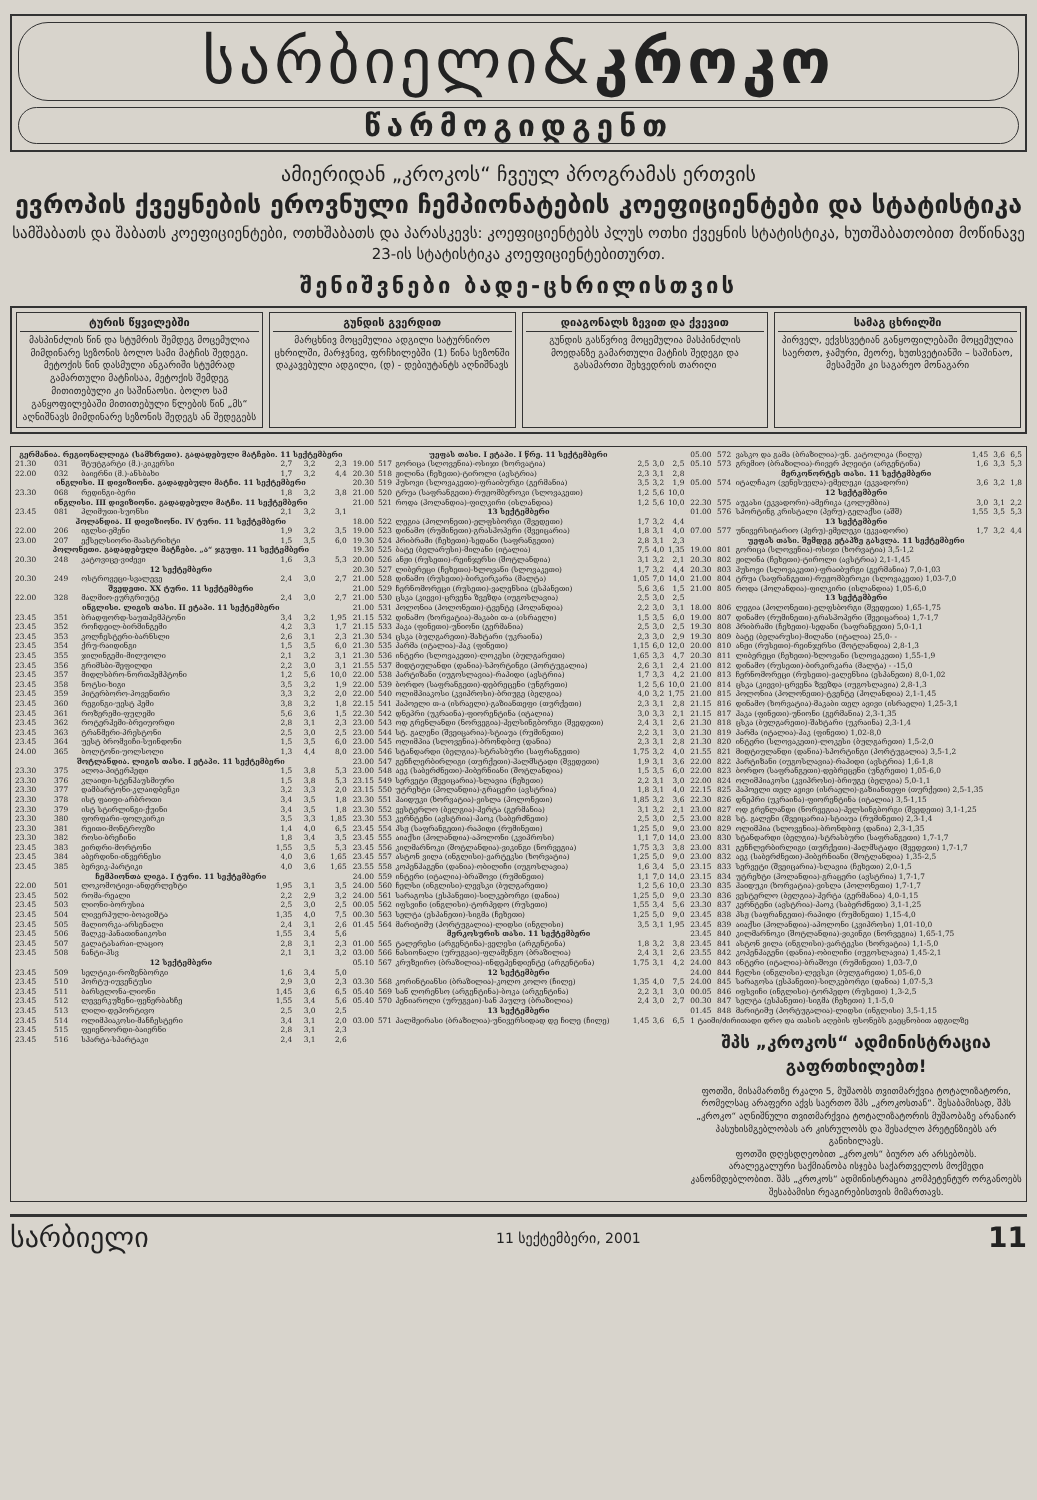სარბიელი&კროკო
წარმოგიდგენთ
ამიერიდან „კროკოს“ ჩვეულ პროგრამას ერთვის
ევროპის ქვეყნების ეროვნული ჩემპიონატების კოეფიციენტები და სტატისტიკა
სამშაბათს და შაბათს კოეფიციენტები, ოთხშაბათს და პარასკევს: კოეფიციენტებს პლუს ოთხი ქვეყნის სტატისტიკა, ხუთშაბათობით მოწინავე 23-ის სტატისტიკა კოეფიციენტებითურთ.
შენიშვნები ბადე-ცხრილისთვის
ტურის წყვილებში
მასპინძლის წინ და სტუმრის შემდეგ მოცემულია მიმდინარე სეზონის ბოლო სამი მატჩის შედეგი. მეტოქის წინ დასმული ანგარიში სტუმრად გამართული მატჩისაა, მეტოქის შემდეგ მითითებული კი საშინაოსი. ბოლო სამ განყოფილებაში მითითებული წლების წინ „მს“ აღნიშნავს მიმდინარე სეზონის შედეგს ან შედეგებს
გუნდის გვერდით
მარცხნივ მოცემულია ადგილი სატურნირო ცხრილში, მარჯვნივ, ფრჩხილებში (1) წინა სეზონში დაკავებული ადგილი, (დ) - დებიუტანტს აღნიშნავს
დიაგონალს ზევით და ქვევით
გუნდის გასწვრივ მოცემულია მასპინძლის მოედანზე გამართული მატჩის შედეგი და გასამართი შეხვედრის თარიღი
სამაგ ცხრილში
პირველ, ექვსსვეტიან განყოფილებაში მოცემულია საერთო, ჯამური, მეორე, ხუთსვეტიანში – საშინაო, მესამეში კი საგარეო მონაგარი
| გერმანია. რეგიონალლიგა (სამხრეთი). გადადებული მატჩები. 11 სექტემბერი | | | | | |
| 21.30 | 031 | შტუტგარტი (მ.)-კიკერსი | 2,7 | 3,2 | 2,3 |
| 22.00 | 032 | ბაიერნი (მ.)-ანსბახი | 1,7 | 3,2 | 4,4 |
| ინგლისი. II დივიზიონი. გადადებული მატჩი. 11 სექტემბერი | | | | | |
| 23.30 | 068 | რედინგი-ბერი | 1,8 | 3,2 | 3,8 |
| ინგლისი. III დივიზიონი. გადადებული მატჩი. 11 სექტემბერი | | | | | |
| 23.45 | 081 | პლიმუთი-სუონსი | 2,1 | 3,2 | 3,1 |
| ჰოლანდია. II დივიზიონი. IV ტური. 11 სექტემბერი | | | | | |
| 22.00 | 206 | იგლსი-ემენი | 1,9 | 3,2 | 3,5 |
| 23.00 | 207 | ექსელსიორი-მაასტრიხტი | 1,5 | 3,5 | 6,0 |
| პოლონეთი. გადადებული მატჩები. „ა“ ჯგუფი. 11 სექტემბერი | | | | | |
| 20.30 | 248 | კატოვიცე-ვიძევი | 1,6 | 3,3 | 5,3 |
| 12 სექტემბერი | | | | | |
| 20.30 | 249 | ოსტროვეცი-სვალევე | 2,4 | 3,0 | 2,7 |
| შვედეთი. XX ტური. 11 სექტემბერი | | | | | |
| 22.00 | 328 | მალმიო-ეურგრიუტე | 2,4 | 3,0 | 2,7 |
| ინგლისი. ლიგის თასი. II ეტაპი. 11 სექტემბერი | | | | | |
| 23.45 | 351 | ბრადფორდ-საუთჰემპტონი | 3,4 | 3,2 | 1,95 |
| 23.45 | 352 | როჩდეილ-ბირმინგემი | 4,2 | 3,3 | 1,7 |
| 23.45 | 353 | კოლჩესტერი-ბარნსლი | 2,6 | 3,1 | 2,3 |
| 23.45 | 354 | ქრუ-რაიდინგი | 1,5 | 3,5 | 6,0 |
| 23.45 | 355 | ჯილინგემი-მილუოლი | 2,1 | 3,2 | 3,1 |
| 23.45 | 356 | გრიმსბი-შეფილდი | 2,2 | 3,0 | 3,1 |
| 23.45 | 357 | მიდლსბრო-ნორთჰემპტონი | 1,2 | 5,6 | 10,0 |
| 23.45 | 358 | ნოტსი-ხიგი | 3,5 | 3,2 | 1,9 |
| 23.45 | 359 | პიტერბორო-პოვენთრი | 3,3 | 3,2 | 2,0 |
| 23.45 | 360 | რეგინგი-უესტ ჰემი | 3,8 | 3,2 | 1,8 |
| 23.45 | 361 | როზერემი-ფულემი | 5,6 | 3,6 | 1,5 |
| 23.45 | 362 | როტერჰემი-ბრეიუორდი | 2,8 | 3,1 | 2,3 |
| 23.45 | 363 | ტრანმერი-პრესტონი | 2,5 | 3,0 | 2,5 |
| 23.45 | 364 | უესტ ბრომვიჩი-სუინდონი | 1,5 | 3,5 | 6,0 |
| 24.00 | 365 | ბოლტონი-უოლსოლი | 1,3 | 4,4 | 8,0 |
| შოტლანდია. ლიგის თასი. I ეტაპი. 11 სექტემბერი | | | | | |
| 23.30 | 375 | ალოა-პიტერჰედი | 1,5 | 3,8 | 5,3 |
| 23.30 | 376 | კლაიდი-სტენჰაუსმიური | 1,5 | 3,8 | 5,3 |
| 23.30 | 377 | დამბარტონი-კლაიდბენკი | 3,2 | 3,3 | 2,0 |
| 23.30 | 378 | ისტ ფაიფი-არბროთი | 3,4 | 3,5 | 1,8 |
| 23.30 | 379 | ისტ სტირლინგი-ქუინი | 3,4 | 3,5 | 1,8 |
| 23.30 | 380 | ფორფარი-ფოლკირკი | 3,5 | 3,3 | 1,85 |
| 23.30 | 381 | რეითი-მონტროუზი | 1,4 | 4,0 | 6,5 |
| 23.30 | 382 | როსი-ბრეჩინი | 1,8 | 3,4 | 3,5 |
| 23.45 | 383 | ეირდრი-მორტონი | 1,55 | 3,5 | 5,3 |
| 23.45 | 384 | აბერდინი-ინვერნესი | 4,0 | 3,6 | 1,65 |
| 23.45 | 385 | ბერვიკ-პარტიკი | 4,0 | 3,6 | 1,65 |
| ჩემპიონთა ლიგა. I ტური. 11 სექტემბერი | | | | | |
| 22.00 | 501 | ლოკომოტივი-ანდერლეხტი | 1,95 | 3,1 | 3,5 |
| 23.45 | 502 | რომა-რეალი | 2,2 | 2,9 | 3,2 |
| 23.45 | 503 | ლიონი-ბორუსია | 2,5 | 3,0 | 2,5 |
| 23.45 | 504 | ლივერპული-ბოავიშტა | 1,35 | 4,0 | 7,5 |
| 23.45 | 505 | მალიორკა-არსენალი | 2,4 | 3,1 | 2,6 |
| 23.45 | 506 | შალკე-პანათინაიკოსი | 1,55 | 3,4 | 5,6 |
| 23.45 | 507 | გალატასარაი-ლაციო | 2,8 | 3,1 | 2,3 |
| 23.45 | 508 | ნანტი-პსვ | 2,1 | 3,1 | 3,2 |
| 12 სექტემბერი | | | | | |
| 23.45 | 509 | სელტიკი-როზენბორგი | 1,6 | 3,4 | 5,0 |
| 23.45 | 510 | პორტუ-იუვენტუსი | 2,9 | 3,0 | 2,3 |
| 23.45 | 511 | ბარსელონა-ლიონი | 1,45 | 3,6 | 6,5 |
| 23.45 | 512 | ლევერკუზენი-ფენერბახჩე | 1,55 | 3,4 | 5,6 |
| 23.45 | 513 | ლილი-დეპორტივო | 2,5 | 3,0 | 2,5 |
| 23.45 | 514 | ოლიმპიაკოსი-მანჩესტერი | 3,4 | 3,1 | 2,0 |
| 23.45 | 515 | ფეიენოორდი-ბაიერნი | 2,8 | 3,1 | 2,3 |
| 23.45 | 516 | სპარტა-სპარტაკი | 2,4 | 3,1 | 2,6 |
| უეფას თასი. I ეტაპი. I წრე. 11 სექტემბერი | | | | | |
| 19.00 | 517 | გორიცა (სლოვენია)-ოსიჯი (ხორვატია) | 2,5 | 3,0 | 2,5 |
| 20.30 | 518 | ჟილინა (ჩეხეთი)-ტიროლი (ავსტრია) | 2,3 | 3,1 | 2,8 |
| 20.30 | 519 | ჰუსოვი (სლოვაკეთი)-ფრაიბურგი (გერმანია) | 3,5 | 3,2 | 1,9 |
| 21.00 | 520 | ტრუა (საფრანგეთი)-რუჟომბეროკი (სლოვაკეთი) | 1,2 | 5,6 | 10,0 |
| 21.00 | 521 | როდა (ჰოლანდია)-ფილკირი (ისლანდია) | 1,2 | 5,6 | 10,0 |
| 13 სექტემბერი | | | | | |
| 18.00 | 522 | ლეგია (პოლონეთი)-ელფსბორგი (შვედეთი) | 1,7 | 3,2 | 4,4 |
| 19.00 | 523 | დინამო (რუმინეთი)-გრასჰოპერი (შვეიცარია) | 1,8 | 3,1 | 4,0 |
| 19.30 | 524 | პრიბრამი (ჩეხეთი)-სედანი (საფრანგეთი) | 2,8 | 3,1 | 2,3 |
| 19.30 | 525 | ბატე (ბელარუსი)-მილანი (იტალია) | 7,5 | 4,0 | 1,35 |
| 20.00 | 526 | ანჟი (რუსეთი)-რეინჯერსი (შოტლანდია) | 3,1 | 3,2 | 2,1 |
| 20.30 | 527 | ლიბერეცი (ჩეხეთი)-ხლოვანი (სლოვაკეთი) | 1,7 | 3,2 | 4,4 |
| 21.00 | 528 | დინამო (რუსეთი)-ბირკირკარა (მალტა) | 1,05 | 7,0 | 14,0 |
| 21.00 | 529 | ჩერნომორეცი (რუსეთი)-ვალენსია (ესპანეთი) | 5,6 | 3,6 | 1,5 |
| 21.00 | 530 | ცსკა (კიევი)-ცრვენა ზვეზდა (იუგოსლავია) | 2,5 | 3,0 | 2,5 |
| 21.00 | 531 | პოლონია (პოლონეთი)-ტვენტე (ჰოლანდია) | 2,2 | 3,0 | 3,1 |
| 21.15 | 532 | დინამო (ხორვატია)-მაკაბი თ-ა (ისრაელი) | 1,5 | 3,5 | 6,0 |
| 21.15 | 533 | ჰაკა (ფინეთი)-უნიონი (გერმანია) | 2,5 | 3,0 | 2,5 |
| 21.30 | 534 | ცსკა (ბულგარეთი)-შახტარი (უკრაინა) | 2,3 | 3,0 | 2,9 |
| 21.30 | 535 | პარმა (იტალია)-ჰაკ (ფინეთი) | 1,15 | 6,0 | 12,0 |
| 21.30 | 536 | ინტერი (სლოვაკეთი)-ლოკესი (ბულგარეთი) | 1,65 | 3,3 | 4,7 |
| 21.55 | 537 | მიდტიულანდი (დანია)-სპორტინგი (პორტუგალია) | 2,6 | 3,1 | 2,4 |
| 22.00 | 538 | პარტიზანი (იუგოსლავია)-რაპიდი (ავსტრია) | 1,7 | 3,3 | 4,2 |
| 22.00 | 539 | ბორდო (საფრანგეთი)-დებრეცენი (უნგრეთი) | 1,2 | 5,6 | 10,0 |
| 22.00 | 540 | ოლიმპიაკოსი (კვიპროსი)-ბრიუგე (ბელგია) | 4,0 | 3,2 | 1,75 |
| 22.15 | 541 | ჰაპოელი თ-ა (ისრაელი)-გაზიანთეფი (თურქეთი) | 2,3 | 3,1 | 2,8 |
| 22.30 | 542 | დნეპრი (უკრაინა)-ფიორენტინა (იტალია) | 3,0 | 3,3 | 2,1 |
| 23.00 | 543 | ოდ გრენლანდი (ნორვეგია)-ჰელსინგბორგი (შვედეთი) | 2,4 | 3,1 | 2,6 |
| 23.00 | 544 | სტ. გალენი (შვეიცარია)-სტიაუა (რუმინეთი) | 2,2 | 3,1 | 3,0 |
| 23.00 | 545 | ოლიმპია (სლოვენია)-ბრონდბიუ (დანია) | 2,3 | 3,1 | 2,8 |
| 23.00 | 546 | სტანდარდი (ბელგია)-სტრასბური (საფრანგეთი) | 1,75 | 3,2 | 4,0 |
| 23.00 | 547 | გენჩლერბირლიგი (თურქეთი)-ჰალმსტადი (შვედეთი) | 1,9 | 3,1 | 3,6 |
| 23.00 | 548 | აეკ (საბერძნეთი)-ჰიბერნიანი (შოტლანდია) | 1,5 | 3,5 | 6,0 |
| 23.15 | 549 | სერვეტი (შვეიცარია)-სლავია (ჩეხეთი) | 2,2 | 3,1 | 3,0 |
| 23.15 | 550 | უტრეხტი (ჰოლანდია)-გრაცერი (ავსტრია) | 1,8 | 3,1 | 4,0 |
| 23.30 | 551 | ჰაიდუკი (ხორვატია)-ვისლა (პოლონეთი) | 1,85 | 3,2 | 3,6 |
| 23.30 | 552 | ვესტერლო (ბელგია)-ჰერტა (გერმანია) | 3,1 | 3,2 | 2,1 |
| 23.30 | 553 | კერნტენი (ავსტრია)-პაოკ (საბერძნეთი) | 2,5 | 3,0 | 2,5 |
| 23.45 | 554 | პსჟ (საფრანგეთი)-რაპიდი (რუმინეთი) | 1,25 | 5,0 | 9,0 |
| 23.45 | 555 | აიაქსი (ჰოლანდია)-აპოლონი (კვიპროსი) | 1,1 | 7,0 | 14,0 |
| 23.45 | 556 | კილმარნოკი (შოტლანდია)-ვიკინგი (ნორვეგია) | 1,75 | 3,3 | 3,8 |
| 23.45 | 557 | ასტონ ვილა (ინგლისი)-ვარტეკსი (ხორვატია) | 1,25 | 5,0 | 9,0 |
| 23.55 | 558 | კოპენჰაგენი (დანია)-ობილიჩი (იუგოსლავია) | 1,6 | 3,4 | 5,0 |
| 24.00 | 559 | ინტერი (იტალია)-ბრაშოვი (რუმინეთი) | 1,1 | 7,0 | 14,0 |
| 24.00 | 560 | ჩელსი (ინგლისი)-ლევსკი (ბულგარეთი) | 1,2 | 5,6 | 10,0 |
| 24.00 | 561 | სარაგოსა (ესპანეთი)-სილკებორგი (დანია) | 1,25 | 5,0 | 9,0 |
| 00.05 | 562 | იფსვიჩი (ინგლისი)-ტორპედო (რუსეთი) | 1,55 | 3,4 | 5,6 |
| 00.30 | 563 | სელტა (ესპანეთი)-სიგმა (ჩეხეთი) | 1,25 | 5,0 | 9,0 |
| 01.45 | 564 | მარიტიმუ (პორტუგალია)-ლიდსი (ინგლისი) | 3,5 | 3,1 | 1,95 |
| მერკოსურის თასი. 11 სექტემბერი | | | | | |
| 01.00 | 565 | ტალერესი (არგენტინა)-ველესი (არგენტინა) | 1,8 | 3,2 | 3,8 |
| 03.00 | 566 | ნასიონალი (ურუგვაი)-ფლამენგო (ბრაზილია) | 2,4 | 3,1 | 2,6 |
| 05.10 | 567 | კრუზეირო (ბრაზილია)-ინდეპენდიენტე (არგენტინა) | 1,75 | 3,1 | 4,2 |
| 12 სექტემბერი | | | | | |
| 03.30 | 568 | კორინტიანსი (ბრაზილია)-კოლო კოლო (ჩილე) | 1,35 | 4,0 | 7,5 |
| 05.40 | 569 | სან ლორენსო (არგენტინა)-ბოკა (არგენტინა) | 2,2 | 3,1 | 3,0 |
| 05.40 | 570 | პენიაროლი (ურუგვაი)-სან პაულუ (ბრაზილია) | 2,4 | 3,0 | 2,7 |
| 13 სექტემბერი | | | | | |
| 03.00 | 571 | პალმეირასი (ბრაზილია)-უნივერსიდად დე ჩილე (ჩილე) | 1,45 | 3,6 | 6,5 |
| 05.00 | 572 | ვასკო და გამა (ბრაზილია)-უნ. კატოლიკა (ჩილე) | 1,45 | 3,6 | 6,5 |
| 05.10 | 573 | გრემიო (ბრაზილია)-რივერ პლეიტი (არგენტინა) | 1,6 | 3,3 | 5,3 |
| მერკონორტეს თასი. 11 სექტემბერი | | | | | |
| 05.00 | 574 | იტალჩაკო (ვენესუელა)-ემელეკი (ეკვადორი) | 3,6 | 3,2 | 1,8 |
| 12 სექტემბერი | | | | | |
| 22.30 | 575 | აუკასი (ეკვადორი)-ამერიკა (კოლუმბია) | 3,0 | 3,1 | 2,2 |
| 01.00 | 576 | სპორტინგ კრისტალი (პერუ)-გელაქსი (აშშ) | 1,55 | 3,5 | 5,3 |
| 13 სექტემბერი | | | | | |
| 07.00 | 577 | უნივერსიტარიო (პერუ)-ემელეკი (ეკვადორი) | 1,7 | 3,2 | 4,4 |
| უეფას თასი. შემდეგ ეტაპზე გასვლა. 11 სექტემბერი | | | | | |
| 19.00 | 801 | გორიცა (სლოვენია)-ოსიჯი (ხორვატია) 3,5-1,2 | | | |
| 20.30 | 802 | ჟილინა (ჩეხეთი)-ტიროლი (ავსტრია) 2,1-1,45 | | | |
| 20.30 | 803 | ჰუსოვი (სლოვაკეთი)-ფრაიბურგი (გერმანია) 7,0-1,03 | | | |
| 21.00 | 804 | ტრუა (საფრანგეთი)-რუჟომბეროკი (სლოვაკეთი) 1,03-7,0 | | | |
| 21.00 | 805 | როდა (ჰოლანდია)-ფილკირი (ისლანდია) 1,05-6,0 | | | |
| 13 სექტემბერი | | | | | |
| 18.00 | 806 | ლეგია (პოლონეთი)-ელფსბორგი (შვედეთი) 1,65-1,75 | | | |
| 19.00 | 807 | დინამო (რუმინეთი)-გრასჰოპერი (შვეიცარია) 1,7-1,7 | | | |
| 19.30 | 808 | პრიბრამი (ჩეხეთი)-სედანი (საფრანგეთი) 5,0-1,1 | | | |
| 19.30 | 809 | ბატე (ბელარუსი)-მილანი (იტალია) 25,0- - | | | |
| 20.00 | 810 | ანჟი (რუსეთი)-რეინჯერსი (შოტლანდია) 2,8-1,3 | | | |
| 20.30 | 811 | ლიბერეცი (ჩეხეთი)-ხლოვანი (სლოვაკეთი) 1,55-1,9 | | | |
| 21.00 | 812 | დინამო (რუსეთი)-ბირკირკარა (მალტა) - -15,0 | | | |
| 21.00 | 813 | ჩერნომორეცი (რუსეთი)-ვალენსია (ესპანეთი) 8,0-1,02 | | | |
| 21.00 | 814 | ცსკა (კიევი)-ცრვენა ზვეზდა (იუგოსლავია) 2,8-1,3 | | | |
| 21.00 | 815 | პოლონია (პოლონეთი)-ტვენტე (ჰოლანდია) 2,1-1,45 | | | |
| 21.15 | 816 | დინამო (ხორვატია)-მაკაბი თელ ავივი (ისრაელი) 1,25-3,1 | | | |
| 21.15 | 817 | ჰაკა (ფინეთი)-უნიონი (გერმანია) 2,3-1,35 | | | |
| 21.30 | 818 | ცსკა (ბულგარეთი)-შახტარი (უკრაინა) 2,3-1,4 | | | |
| 21.30 | 819 | პარმა (იტალია)-ჰაკ (ფინეთი) 1,02-8,0 | | | |
| 21.30 | 820 | ინტერი (სლოვაკეთი)-ლოკესი (ბულგარეთი) 1,5-2,0 | | | |
| 21.55 | 821 | მიდტიულანდი (დანია)-სპორტინგი (პორტუგალია) 3,5-1,2 | | | |
| 22.00 | 822 | პარტიზანი (იუგოსლავია)-რაპიდი (ავსტრია) 1,6-1,8 | | | |
| 22.00 | 823 | ბორდო (საფრანგეთი)-დებრეცენი (უნგრეთი) 1,05-6,0 | | | |
| 22.00 | 824 | ოლიმპიაკოსი (კვიპროსი)-ბრიუგე (ბელგია) 5,0-1,1 | | | |
| 22.15 | 825 | ჰაპოელი თელ ავივი (ისრაელი)-გაზიანთეფი (თურქეთი) 2,5-1,35 | | | |
| 22.30 | 826 | დნეპრი (უკრაინა)-ფიორენტინა (იტალია) 3,5-1,15 | | | |
| 23.00 | 827 | ოდ გრენლანდი (ნორვეგია)-ჰელსინგბორგი (შვედეთი) 3,1-1,25 | | | |
| 23.00 | 828 | სტ. გალენი (შვეიცარია)-სტიაუა (რუმინეთი) 2,3-1,4 | | | |
| 23.00 | 829 | ოლიმპია (სლოვენია)-ბრონდბიუ (დანია) 2,3-1,35 | | | |
| 23.00 | 830 | სტანდარდი (ბელგია)-სტრასბური (საფრანგეთი) 1,7-1,7 | | | |
| 23.00 | 831 | გენჩლერბირლიგი (თურქეთი)-ჰალმსტადი (შვედეთი) 1,7-1,7 | | | |
| 23.00 | 832 | აეკ (საბერძნეთი)-ჰიბერნიანი (შოტლანდია) 1,35-2,5 | | | |
| 23.15 | 833 | სერვეტი (შვეიცარია)-სლავია (ჩეხეთი) 2,0-1,5 | | | |
| 23.15 | 834 | უტრეხტი (ჰოლანდია)-გრაცერი (ავსტრია) 1,7-1,7 | | | |
| 23.30 | 835 | ჰაიდუკი (ხორვატია)-ვისლა (პოლონეთი) 1,7-1,7 | | | |
| 23.30 | 836 | ვესტერლო (ბელგია)-ჰერტა (გერმანია) 4,0-1,15 | | | |
| 23.30 | 837 | კერნტენი (ავსტრია)-პაოკ (საბერძნეთი) 3,1-1,25 | | | |
| 23.45 | 838 | პსჟ (საფრანგეთი)-რაპიდი (რუმინეთი) 1,15-4,0 | | | |
| 23.45 | 839 | აიაქსი (ჰოლანდია)-აპოლონი (კვიპროსი) 1,01-10,0 | | | |
| 23.45 | 840 | კილმარნოკი (შოტლანდია)-ვიკინგი (ნორვეგია) 1,65-1,75 | | | |
| 23.45 | 841 | ასტონ ვილა (ინგლისი)-ვარტეკსი (ხორვატია) 1,1-5,0 | | | |
| 23.55 | 842 | კოპენჰაგენი (დანია)-ობილიჩი (იუგოსლავია) 1,45-2,1 | | | |
| 24.00 | 843 | ინტერი (იტალია)-ბრაშოვი (რუმინეთი) 1,03-7,0 | | | |
| 24.00 | 844 | ჩელსი (ინგლისი)-ლევსკი (ბულგარეთი) 1,05-6,0 | | | |
| 24.00 | 845 | სარაგოსა (ესპანეთი)-სილკებორგი (დანია) 1,07-5,3 | | | |
| 00.05 | 846 | იფსვიჩი (ინგლისი)-ტორპედო (რუსეთი) 1,3-2,5 | | | |
| 00.30 | 847 | სელტა (ესპანეთი)-სიგმა (ჩეხეთი) 1,1-5,0 | | | |
| 01.45 | 848 | მარიტიმუ (პორტუგალია)-ლიდსი (ინგლისი) 3,5-1,15 | | | |
| 1 ტაიმი/ძირითადი დრო და თასის აღების ფსონებს გაეცნობით ადგილზე | | | | | |
შპს „კროკოს“ ადმინისტრაცია გაფრთხილებთ!
ფოთში, მისამართზე რკალი 5, მუშაობს თვითმარქვია ტოტალიზატორი, რომელსაც არაფერი აქვს საერთო შპს „კროკოსთან“. შესაბამისად, შპს „კროკო“ აღნიშნული თვითმარქვია ტოტალიზატორის მუშაობაზე არანაირ პასუხისმგებლობას არ კისრულობს და შესაძლო პრეტენზიებს არ განიხილავს.
ფოთში დღესდღეობით „კროკოს“ ბიურო არ არსებობს.
არალეგალური საქმიანობა ისჯება საქართველოს მოქმედი კანონმდებლობით. შპს „კროკოს“ ადმინისტრაცია კომპეტენტურ ორგანოებს შესაბამისი რეაგირებისთვის მიმართავს.
სარბიელი 11 სექტემბერი, 2001 11